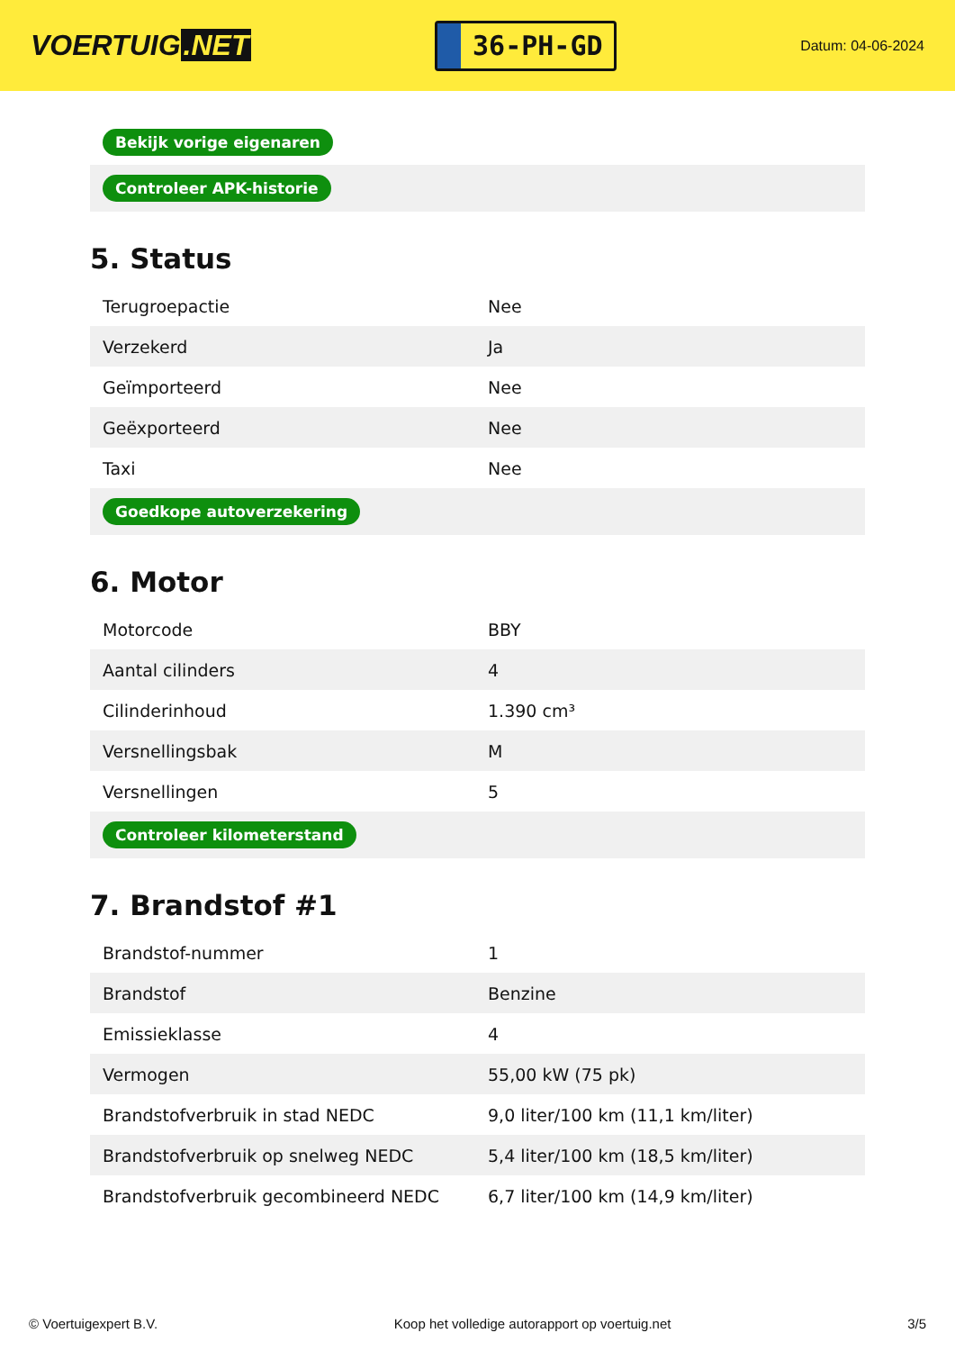VOERTUIG.NET
36-PH-GD
Datum: 04-06-2024
| Bekijk vorige eigenaren |
| Controleer APK-historie |
5. Status
| Terugroepactie | Nee |
| Verzekerd | Ja |
| Geïmporteerd | Nee |
| Geëxporteerd | Nee |
| Taxi | Nee |
| Goedkope autoverzekering | |
6. Motor
| Motorcode | BBY |
| Aantal cilinders | 4 |
| Cilinderinhoud | 1.390 cm³ |
| Versnellingsbak | M |
| Versnellingen | 5 |
| Controleer kilometerstand | |
7. Brandstof #1
| Brandstof-nummer | 1 |
| Brandstof | Benzine |
| Emissieklasse | 4 |
| Vermogen | 55,00 kW (75 pk) |
| Brandstofverbruik in stad NEDC | 9,0 liter/100 km (11,1 km/liter) |
| Brandstofverbruik op snelweg NEDC | 5,4 liter/100 km (18,5 km/liter) |
| Brandstofverbruik gecombineerd NEDC | 6,7 liter/100 km (14,9 km/liter) |
© Voertuigexpert B.V. Koop het volledige autorapport op voertuig.net 3/5